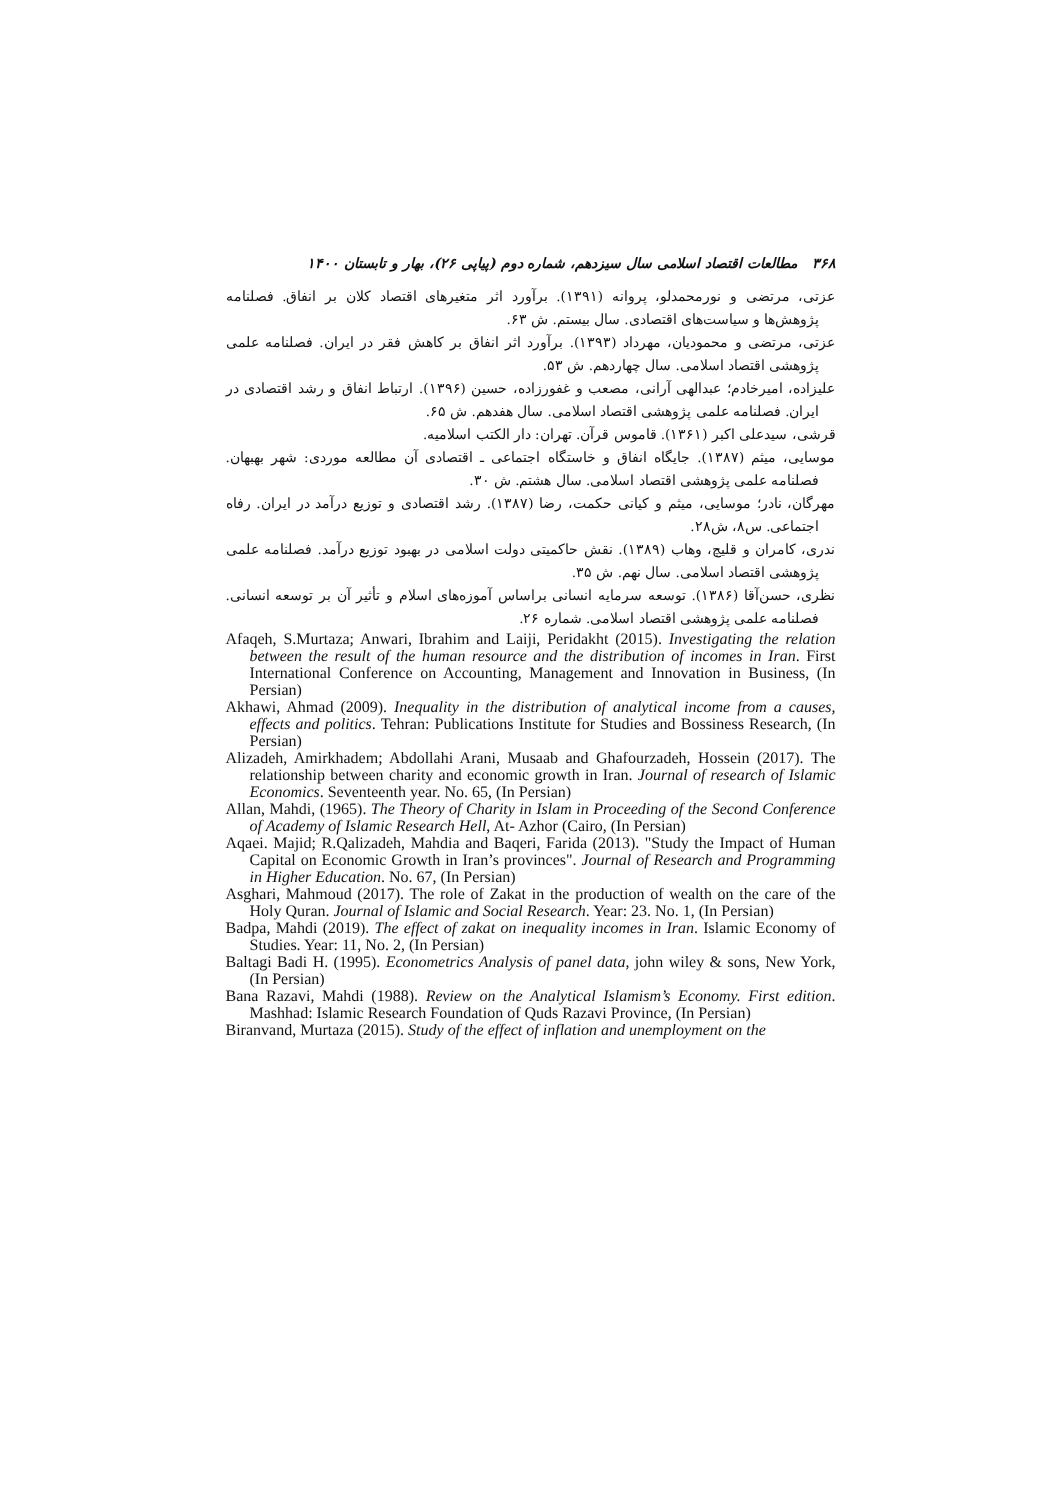۳۶۸ مطالعات اقتصاد اسلامی سال سیزدهم، شماره دوم (پیاپی ۲۶)، بهار و تابستان ۱۴۰۰
عزتی، مرتضی و نورمحمدلو، پروانه (۱۳۹۱). برآورد اثر متغیرهای اقتصاد کلان بر انفاق. فصلنامه پژوهش‌ها و سیاست‌های اقتصادی. سال بیستم. ش ۶۳.
عزتی، مرتضی و محمودیان، مهرداد (۱۳۹۳). برآورد اثر انفاق بر کاهش فقر در ایران. فصلنامه علمی پژوهشی اقتصاد اسلامی. سال چهاردهم. ش ۵۳.
علیزاده، امیرخادم؛ عبدالهی آرانی، مصعب و غفورزاده، حسین (۱۳۹۶). ارتباط انفاق و رشد اقتصادی در ایران. فصلنامه علمی پژوهشی اقتصاد اسلامی. سال هفدهم. ش ۶۵.
قرشی، سیدعلی اکبر (۱۳۶۱). قاموس قرآن. تهران: دار الکتب اسلامیه.
موسایی، میثم (۱۳۸۷). جایگاه انفاق و خاستگاه اجتماعی ـ اقتصادی آن مطالعه موردی: شهر بهبهان. فصلنامه علمی پژوهشی اقتصاد اسلامی. سال هشتم. ش ۳۰.
مهرگان، نادر؛ موسایی، میثم و کیانی حکمت، رضا (۱۳۸۷). رشد اقتصادی و توزیع درآمد در ایران. رفاه اجتماعی. س۸، ش۲۸.
ندری، کامران و قلیچ، وهاب (۱۳۸۹). نقش حاکمیتی دولت اسلامی در بهبود توزیع درآمد. فصلنامه علمی پژوهشی اقتصاد اسلامی. سال نهم. ش ۳۵.
نظری، حسن‌آقا (۱۳۸۶). توسعه سرمایه انسانی براساس آموزه‌های اسلام و تأثیر آن بر توسعه انسانی. فصلنامه علمی پژوهشی اقتصاد اسلامی. شماره ۲۶.
Afaqeh, S.Murtaza; Anwari, Ibrahim and Laiji, Peridakht (2015). Investigating the relation between the result of the human resource and the distribution of incomes in Iran. First International Conference on Accounting, Management and Innovation in Business, (In Persian)
Akhawi, Ahmad (2009). Inequality in the distribution of analytical income from a causes, effects and politics. Tehran: Publications Institute for Studies and Bossiness Research, (In Persian)
Alizadeh, Amirkhadem; Abdollahi Arani, Musaab and Ghafourzadeh, Hossein (2017). The relationship between charity and economic growth in Iran. Journal of research of Islamic Economics. Seventeenth year. No. 65, (In Persian)
Allan, Mahdi, (1965). The Theory of Charity in Islam in Proceeding of the Second Conference of Academy of Islamic Research Hell, At- Azhor (Cairo, (In Persian)
Aqaei. Majid; R.Qalizadeh, Mahdia and Baqeri, Farida (2013). "Study the Impact of Human Capital on Economic Growth in Iran’s provinces". Journal of Research and Programming in Higher Education. No. 67, (In Persian)
Asghari, Mahmoud (2017). The role of Zakat in the production of wealth on the care of the Holy Quran. Journal of Islamic and Social Research. Year: 23. No. 1, (In Persian)
Badpa, Mahdi (2019). The effect of zakat on inequality incomes in Iran. Islamic Economy of Studies. Year: 11, No. 2, (In Persian)
Baltagi Badi H. (1995). Econometrics Analysis of panel data, john wiley & sons, New York, (In Persian)
Bana Razavi, Mahdi (1988). Review on the Analytical Islamism’s Economy. First edition. Mashhad: Islamic Research Foundation of Quds Razavi Province, (In Persian)
Biranvand, Murtaza (2015). Study of the effect of inflation and unemployment on the